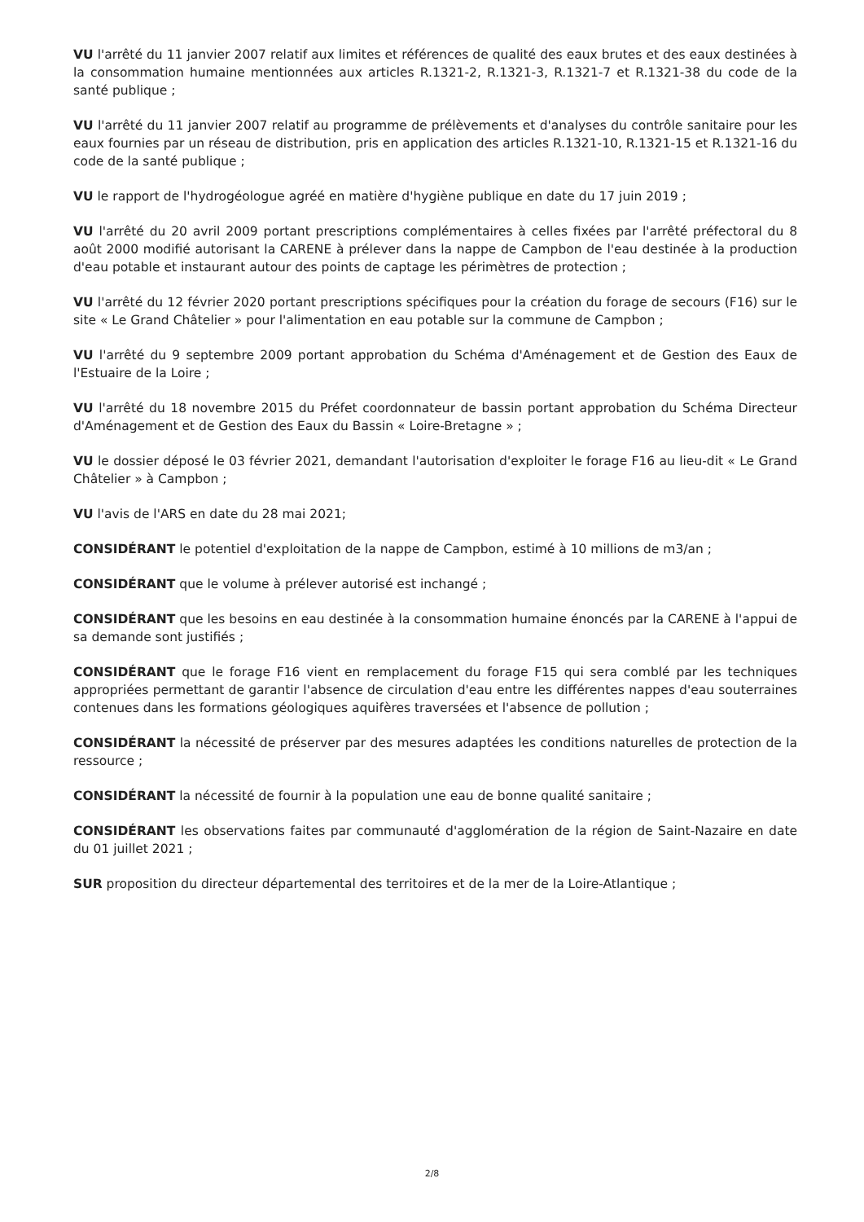VU l'arrêté du 11 janvier 2007 relatif aux limites et références de qualité des eaux brutes et des eaux destinées à la consommation humaine mentionnées aux articles R.1321-2, R.1321-3, R.1321-7 et R.1321-38 du code de la santé publique ;
VU l'arrêté du 11 janvier 2007 relatif au programme de prélèvements et d'analyses du contrôle sanitaire pour les eaux fournies par un réseau de distribution, pris en application des articles R.1321-10, R.1321-15 et R.1321-16 du code de la santé publique ;
VU le rapport de l'hydrogéologue agréé en matière d'hygiène publique en date du 17 juin 2019 ;
VU l'arrêté du 20 avril 2009 portant prescriptions complémentaires à celles fixées par l'arrêté préfectoral du 8 août 2000 modifié autorisant la CARENE à prélever dans la nappe de Campbon de l'eau destinée à la production d'eau potable et instaurant autour des points de captage les périmètres de protection ;
VU l'arrêté du 12 février 2020 portant prescriptions spécifiques pour la création du forage de secours (F16) sur le site « Le Grand Châtelier » pour l'alimentation en eau potable sur la commune de Campbon ;
VU l'arrêté du 9 septembre 2009 portant approbation du Schéma d'Aménagement et de Gestion des Eaux de l'Estuaire de la Loire ;
VU l'arrêté du 18 novembre 2015 du Préfet coordonnateur de bassin portant approbation du Schéma Directeur d'Aménagement et de Gestion des Eaux du Bassin « Loire-Bretagne » ;
VU le dossier déposé le 03 février 2021, demandant l'autorisation d'exploiter le forage F16 au lieu-dit « Le Grand Châtelier » à Campbon ;
VU l'avis de l'ARS en date du 28 mai 2021;
CONSIDÉRANT le potentiel d'exploitation de la nappe de Campbon, estimé à 10 millions de m3/an ;
CONSIDÉRANT que le volume à prélever autorisé est inchangé ;
CONSIDÉRANT que les besoins en eau destinée à la consommation humaine énoncés par la CARENE à l'appui de sa demande sont justifiés ;
CONSIDÉRANT que le forage F16 vient en remplacement du forage F15 qui sera comblé par les techniques appropriées permettant de garantir l'absence de circulation d'eau entre les différentes nappes d'eau souterraines contenues dans les formations géologiques aquifères traversées et l'absence de pollution ;
CONSIDÉRANT la nécessité de préserver par des mesures adaptées les conditions naturelles de protection de la ressource ;
CONSIDÉRANT la nécessité de fournir à la population une eau de bonne qualité sanitaire ;
CONSIDÉRANT les observations faites par communauté d'agglomération de la région de Saint-Nazaire en date du 01 juillet 2021 ;
SUR proposition du directeur départemental des territoires et de la mer de la Loire-Atlantique ;
2/8